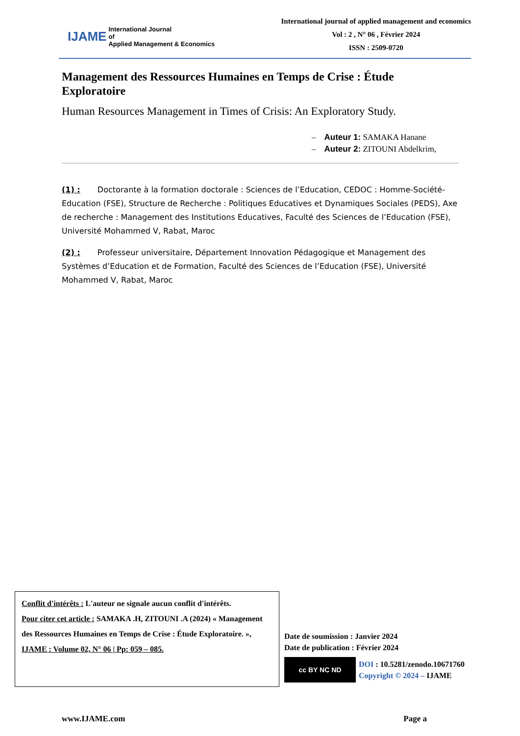IJAME
International Journal
of
Applied Management & Economics
International journal of applied management and economics
Vol : 2 , N° 06 , Février 2024
ISSN : 2509-0720
Management des Ressources Humaines en Temps de Crise : Étude Exploratoire
Human Resources Management in Times of Crisis: An Exploratory Study.
– Auteur 1: SAMAKA Hanane
– Auteur 2: ZITOUNI Abdelkrim,
(1) : Doctorante à la formation doctorale : Sciences de l’Education, CEDOC : Homme-Société-Education (FSE), Structure de Recherche : Politiques Educatives et Dynamiques Sociales (PEDS), Axe de recherche : Management des Institutions Educatives, Faculté des Sciences de l’Education (FSE), Université Mohammed V, Rabat, Maroc
(2) : Professeur universitaire, Département Innovation Pédagogique et Management des Systèmes d’Education et de Formation, Faculté des Sciences de l’Education (FSE), Université Mohammed V, Rabat, Maroc
Conflit d'intérêts : L'auteur ne signale aucun conflit d'intérêts.
Pour citer cet article : SAMAKA .H, ZITOUNI .A (2024) « Management des Ressources Humaines en Temps de Crise : Étude Exploratoire. »,
IJAME : Volume 02, N° 06 | Pp: 059 – 085.
Date de soumission : Janvier 2024
Date de publication : Février 2024
cc BY NC ND
DOI : 10.5281/zenodo.10671760
Copyright © 2024 – IJAME
www.IJAME.com Page a